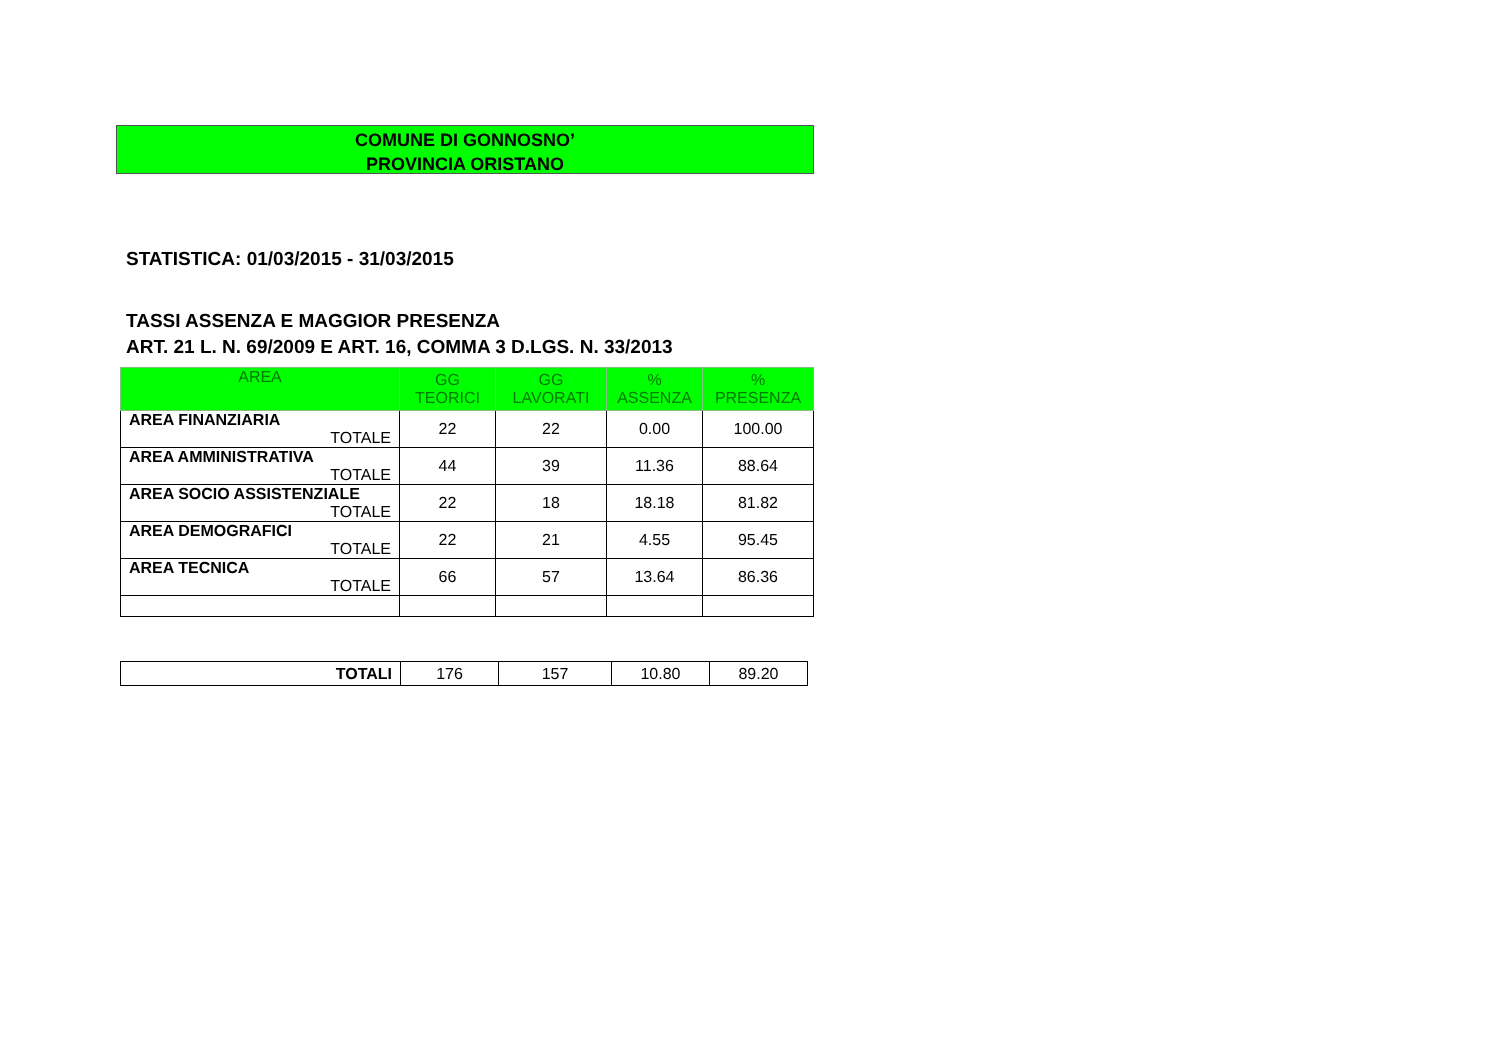COMUNE DI GONNOSNO’
PROVINCIA ORISTANO
STATISTICA: 01/03/2015 - 31/03/2015
TASSI ASSENZA E MAGGIOR PRESENZA
ART. 21 L. N. 69/2009 E ART. 16, COMMA 3 D.LGS. N. 33/2013
| AREA | GG TEORICI | GG LAVORATI | % ASSENZA | % PRESENZA |
| --- | --- | --- | --- | --- |
| AREA FINANZIARIA TOTALE | 22 | 22 | 0.00 | 100.00 |
| AREA AMMINISTRATIVA TOTALE | 44 | 39 | 11.36 | 88.64 |
| AREA SOCIO ASSISTENZIALE TOTALE | 22 | 18 | 18.18 | 81.82 |
| AREA DEMOGRAFICI TOTALE | 22 | 21 | 4.55 | 95.45 |
| AREA TECNICA TOTALE | 66 | 57 | 13.64 | 86.36 |
| TOTALI | 176 | 157 | 10.80 | 89.20 |